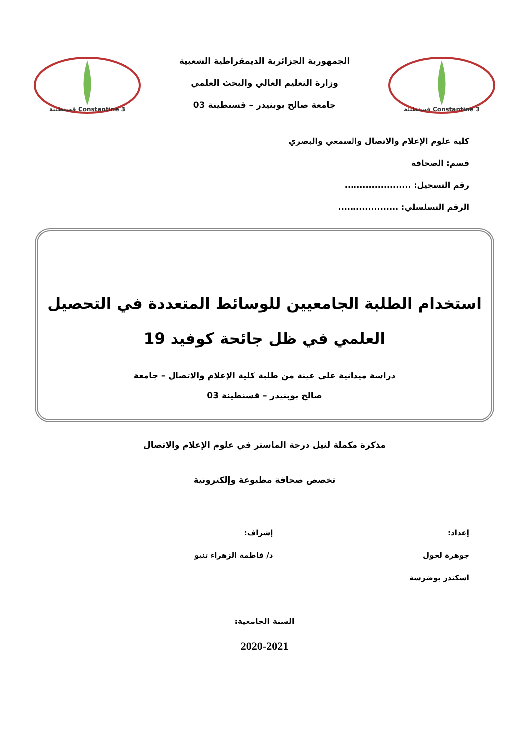Constantine 3 قسنطينة
الجمهورية الجزائرية الديمقراطية الشعبية
وزارة التعليم العالي والبحث العلمي
جامعة صالح بوبنيدر – قسنطينة 03
Constantine 3 قسنطينة
كلية علوم الإعلام والاتصال والسمعي والبصري
قسم: الصحافة
رقم التسجيل: ......................
الرقم التسلسلي: ....................
استخدام الطلبة الجامعيين للوسائط المتعددة في التحصيل
العلمي في ظل جائحة كوفيد 19
دراسة ميدانية على عينة من طلبة كلية الإعلام والاتصال – جامعة
صالح بوبنيدر – قسنطينة 03
مذكرة مكملة لنيل درجة الماستر في علوم الإعلام والاتصال
تخصص صحافة مطبوعة وإلكترونية
إعداد:
جوهرة لحول
اسكندر بوضرسة
إشراف:
د/ فاطمة الزهراء تنيو
السنة الجامعية:
2020-2021